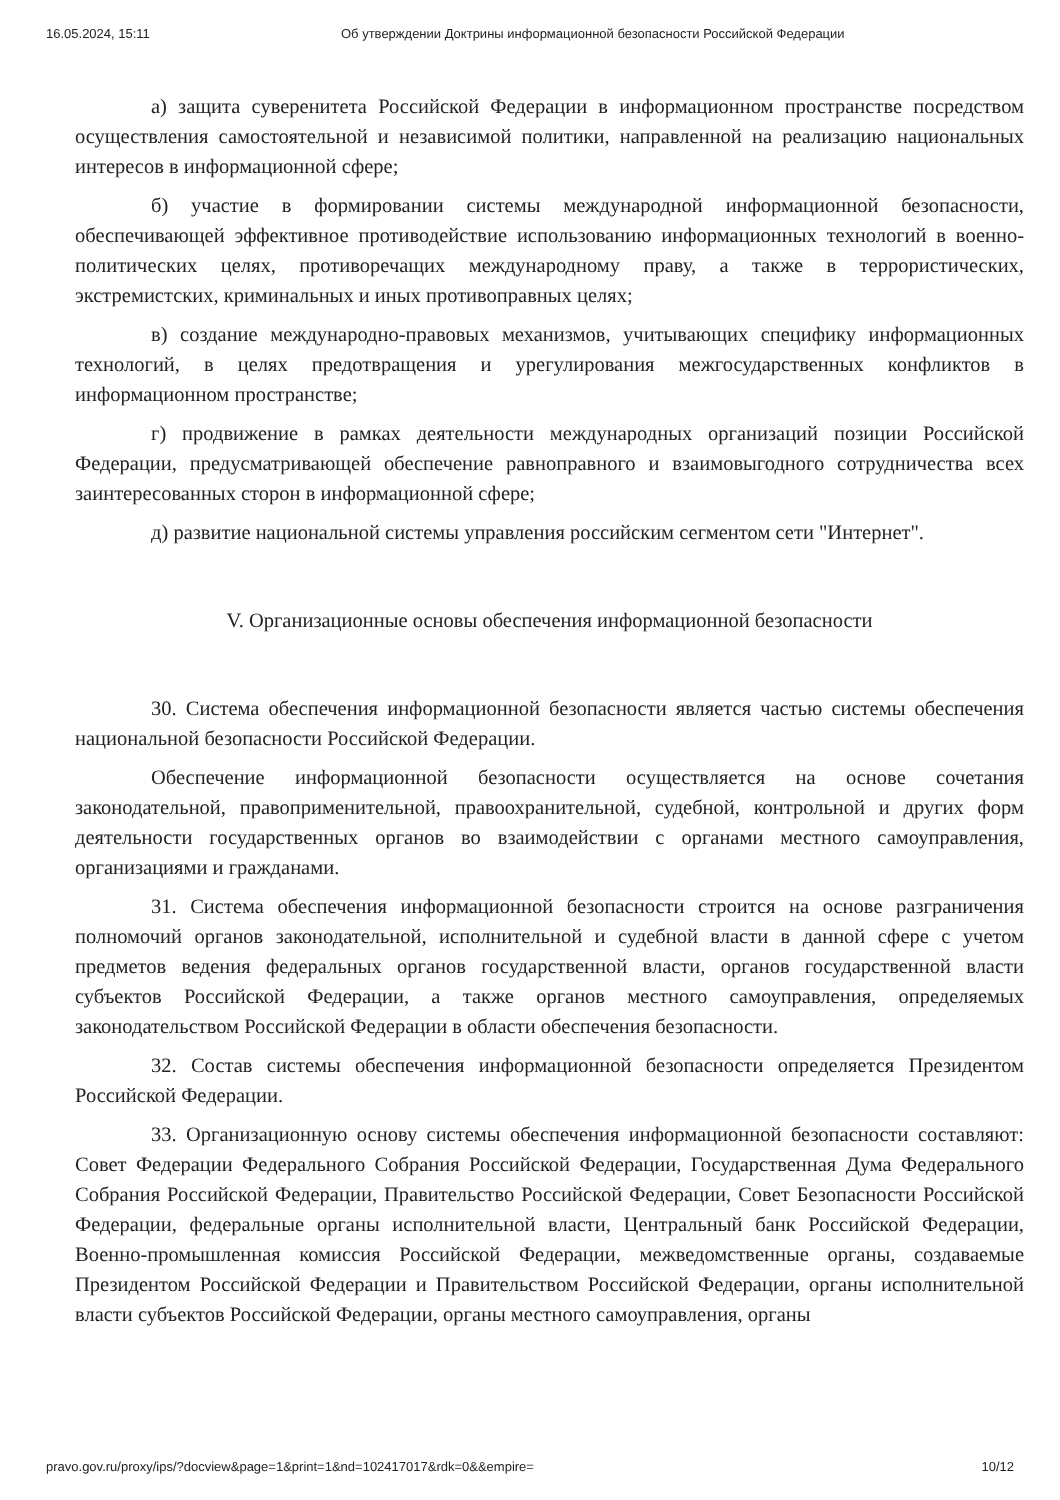16.05.2024, 15:11 Об утверждении Доктрины информационной безопасности Российской Федерации
а) защита суверенитета Российской Федерации в информационном пространстве посредством осуществления самостоятельной и независимой политики, направленной на реализацию национальных интересов в информационной сфере;
б) участие в формировании системы международной информационной безопасности, обеспечивающей эффективное противодействие использованию информационных технологий в военно-политических целях, противоречащих международному праву, а также в террористических, экстремистских, криминальных и иных противоправных целях;
в) создание международно-правовых механизмов, учитывающих специфику информационных технологий, в целях предотвращения и урегулирования межгосударственных конфликтов в информационном пространстве;
г) продвижение в рамках деятельности международных организаций позиции Российской Федерации, предусматривающей обеспечение равноправного и взаимовыгодного сотрудничества всех заинтересованных сторон в информационной сфере;
д) развитие национальной системы управления российским сегментом сети "Интернет".
V. Организационные основы обеспечения информационной безопасности
30. Система обеспечения информационной безопасности является частью системы обеспечения национальной безопасности Российской Федерации.
Обеспечение информационной безопасности осуществляется на основе сочетания законодательной, правоприменительной, правоохранительной, судебной, контрольной и других форм деятельности государственных органов во взаимодействии с органами местного самоуправления, организациями и гражданами.
31. Система обеспечения информационной безопасности строится на основе разграничения полномочий органов законодательной, исполнительной и судебной власти в данной сфере с учетом предметов ведения федеральных органов государственной власти, органов государственной власти субъектов Российской Федерации, а также органов местного самоуправления, определяемых законодательством Российской Федерации в области обеспечения безопасности.
32. Состав системы обеспечения информационной безопасности определяется Президентом Российской Федерации.
33. Организационную основу системы обеспечения информационной безопасности составляют: Совет Федерации Федерального Собрания Российской Федерации, Государственная Дума Федерального Собрания Российской Федерации, Правительство Российской Федерации, Совет Безопасности Российской Федерации, федеральные органы исполнительной власти, Центральный банк Российской Федерации, Военно-промышленная комиссия Российской Федерации, межведомственные органы, создаваемые Президентом Российской Федерации и Правительством Российской Федерации, органы исполнительной власти субъектов Российской Федерации, органы местного самоуправления, органы
pravo.gov.ru/proxy/ips/?docview&page=1&print=1&nd=102417017&rdk=0&&empire= 10/12